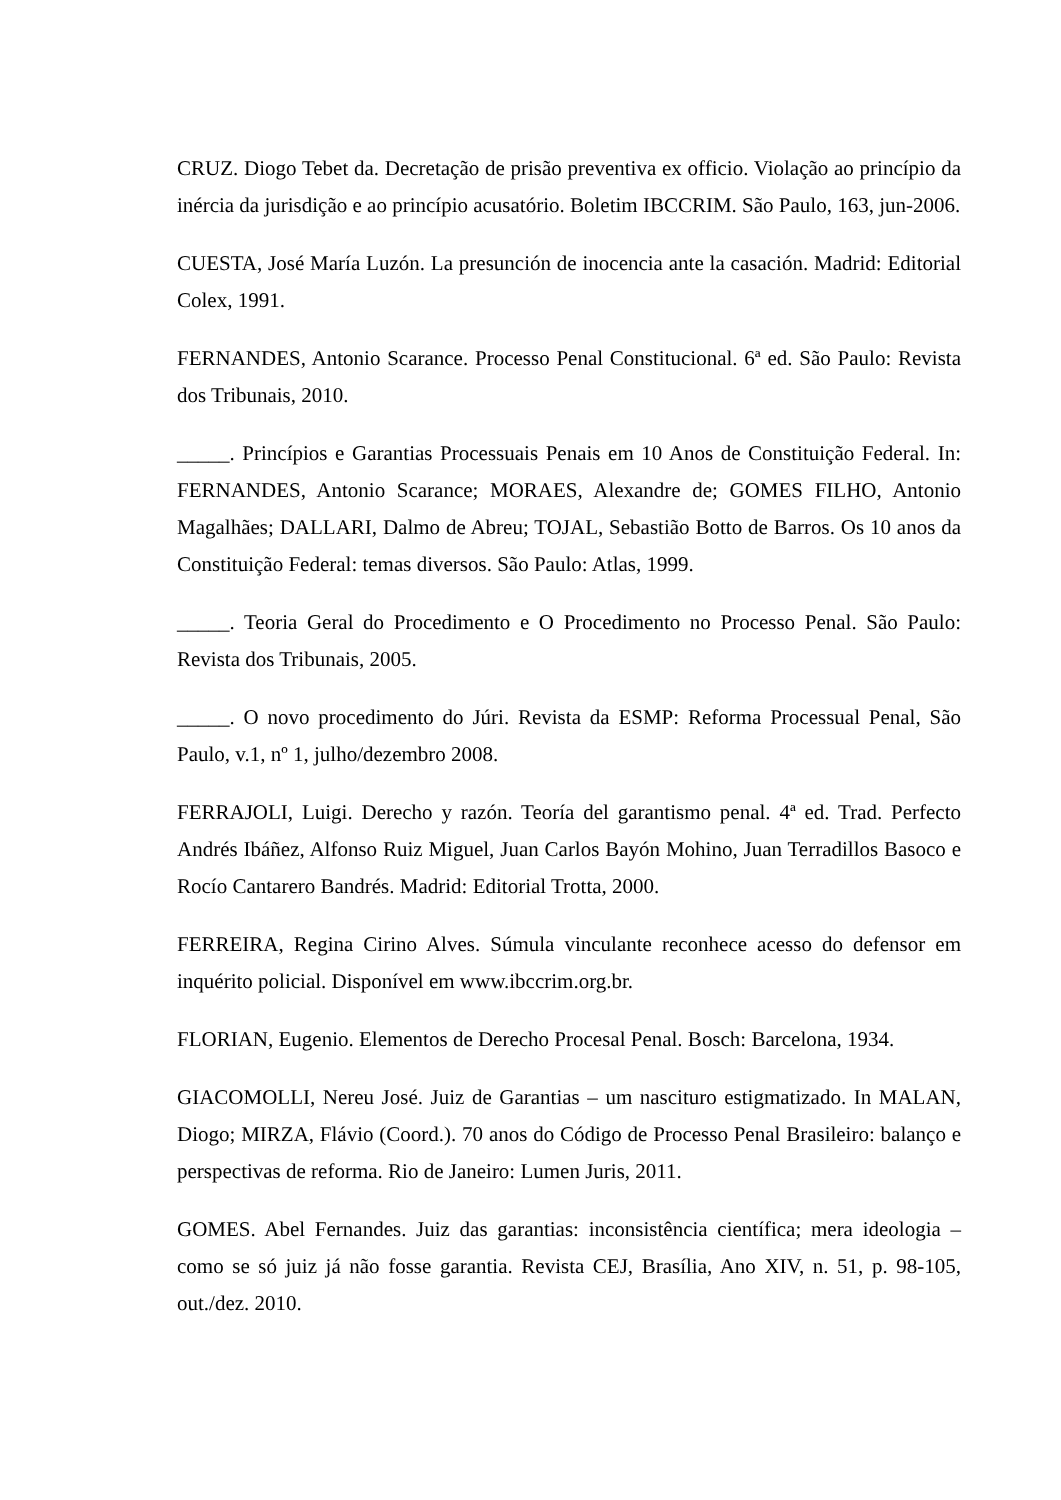CRUZ. Diogo Tebet da. Decretação de prisão preventiva ex officio. Violação ao princípio da inércia da jurisdição e ao princípio acusatório. Boletim IBCCRIM. São Paulo, 163, jun-2006.
CUESTA, José María Luzón. La presunción de inocencia ante la casación. Madrid: Editorial Colex, 1991.
FERNANDES, Antonio Scarance. Processo Penal Constitucional. 6ª ed. São Paulo: Revista dos Tribunais, 2010.
_____. Princípios e Garantias Processuais Penais em 10 Anos de Constituição Federal. In: FERNANDES, Antonio Scarance; MORAES, Alexandre de; GOMES FILHO, Antonio Magalhães; DALLARI, Dalmo de Abreu; TOJAL, Sebastião Botto de Barros. Os 10 anos da Constituição Federal: temas diversos. São Paulo: Atlas, 1999.
_____. Teoria Geral do Procedimento e O Procedimento no Processo Penal. São Paulo: Revista dos Tribunais, 2005.
_____. O novo procedimento do Júri. Revista da ESMP: Reforma Processual Penal, São Paulo, v.1, nº 1, julho/dezembro 2008.
FERRAJOLI, Luigi. Derecho y razón. Teoría del garantismo penal. 4ª ed. Trad. Perfecto Andrés Ibáñez, Alfonso Ruiz Miguel, Juan Carlos Bayón Mohino, Juan Terradillos Basoco e Rocío Cantarero Bandrés. Madrid: Editorial Trotta, 2000.
FERREIRA, Regina Cirino Alves. Súmula vinculante reconhece acesso do defensor em inquérito policial. Disponível em www.ibccrim.org.br.
FLORIAN, Eugenio. Elementos de Derecho Procesal Penal. Bosch: Barcelona, 1934.
GIACOMOLLI, Nereu José. Juiz de Garantias – um nascituro estigmatizado. In MALAN, Diogo; MIRZA, Flávio (Coord.). 70 anos do Código de Processo Penal Brasileiro: balanço e perspectivas de reforma. Rio de Janeiro: Lumen Juris, 2011.
GOMES. Abel Fernandes. Juiz das garantias: inconsistência científica; mera ideologia – como se só juiz já não fosse garantia. Revista CEJ, Brasília, Ano XIV, n. 51, p. 98-105, out./dez. 2010.